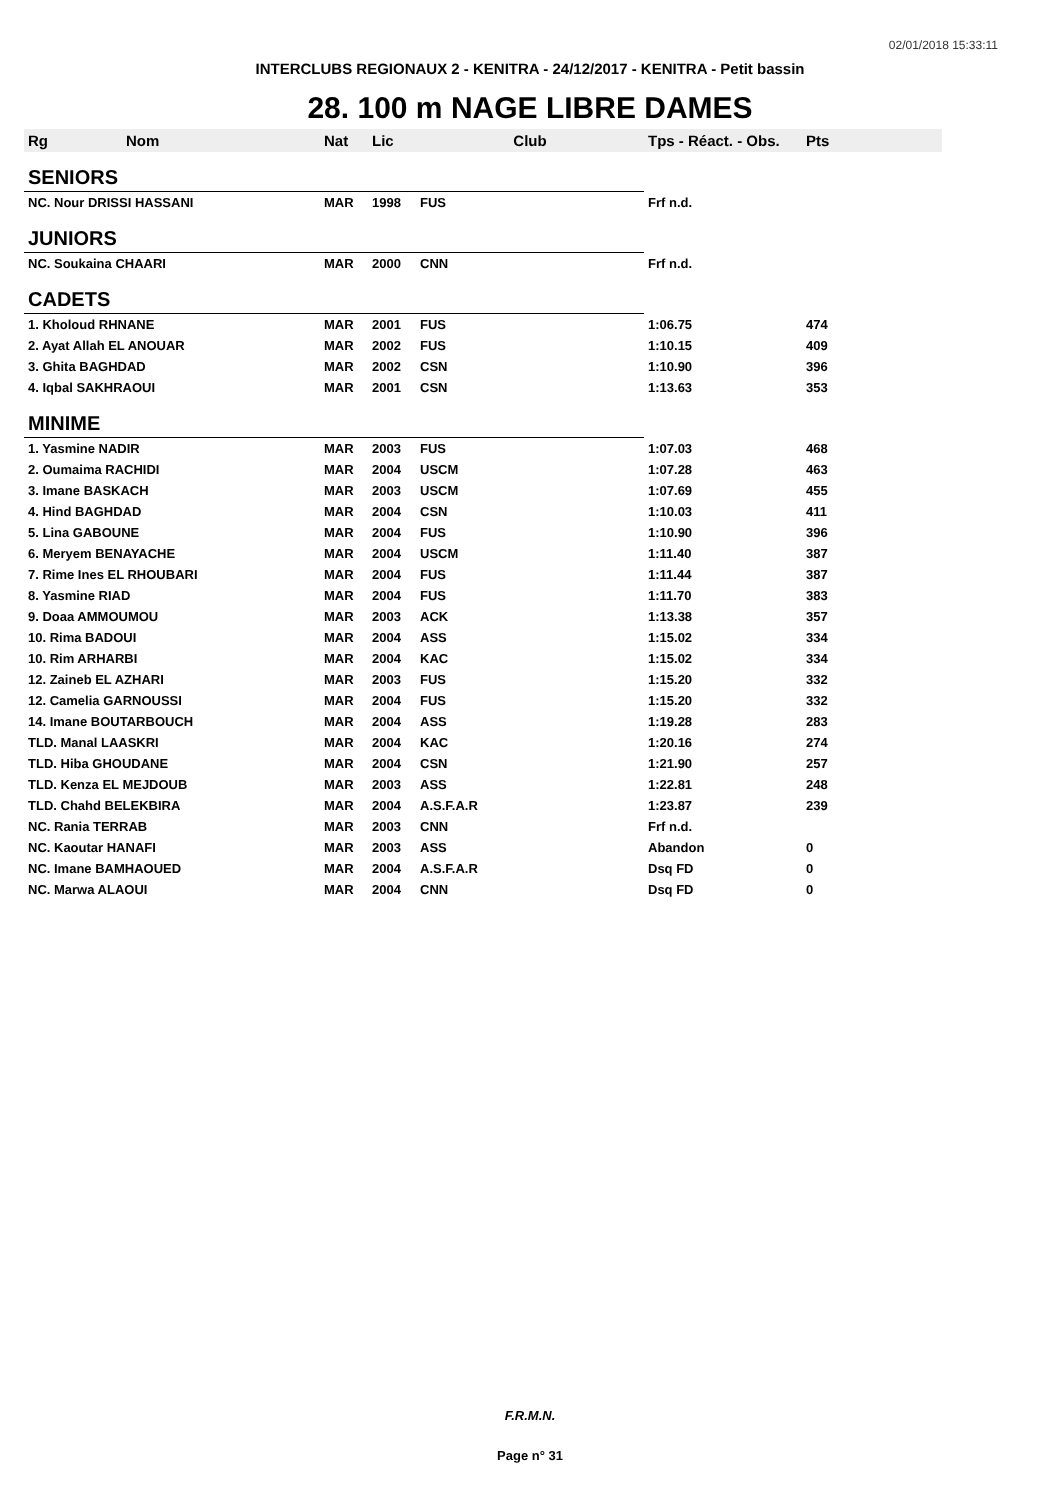02/01/2018 15:33:11
INTERCLUBS REGIONAUX 2 - KENITRA - 24/12/2017 - KENITRA - Petit bassin
28. 100 m NAGE LIBRE DAMES
| Rg | Nom | Nat | Lic | Club | Tps - Réact. - Obs. | Pts |
| --- | --- | --- | --- | --- | --- | --- |
| SENIORS | | | | | | |
| NC. Nour DRISSI HASSANI | | MAR | 1998 | FUS | Frf n.d. | |
| JUNIORS | | | | | | |
| NC. Soukaina CHAARI | | MAR | 2000 | CNN | Frf n.d. | |
| CADETS | | | | | | |
| 1. Kholoud RHNANE | | MAR | 2001 | FUS | 1:06.75 | 474 |
| 2. Ayat Allah EL ANOUAR | | MAR | 2002 | FUS | 1:10.15 | 409 |
| 3. Ghita BAGHDAD | | MAR | 2002 | CSN | 1:10.90 | 396 |
| 4. Iqbal SAKHRAOUI | | MAR | 2001 | CSN | 1:13.63 | 353 |
| MINIME | | | | | | |
| 1. Yasmine NADIR | | MAR | 2003 | FUS | 1:07.03 | 468 |
| 2. Oumaima RACHIDI | | MAR | 2004 | USCM | 1:07.28 | 463 |
| 3. Imane BASKACH | | MAR | 2003 | USCM | 1:07.69 | 455 |
| 4. Hind BAGHDAD | | MAR | 2004 | CSN | 1:10.03 | 411 |
| 5. Lina GABOUNE | | MAR | 2004 | FUS | 1:10.90 | 396 |
| 6. Meryem BENAYACHE | | MAR | 2004 | USCM | 1:11.40 | 387 |
| 7. Rime Ines EL RHOUBARI | | MAR | 2004 | FUS | 1:11.44 | 387 |
| 8. Yasmine RIAD | | MAR | 2004 | FUS | 1:11.70 | 383 |
| 9. Doaa AMMOUMOU | | MAR | 2003 | ACK | 1:13.38 | 357 |
| 10. Rima BADOUI | | MAR | 2004 | ASS | 1:15.02 | 334 |
| 10. Rim ARHARBI | | MAR | 2004 | KAC | 1:15.02 | 334 |
| 12. Zaineb EL AZHARI | | MAR | 2003 | FUS | 1:15.20 | 332 |
| 12. Camelia GARNOUSSI | | MAR | 2004 | FUS | 1:15.20 | 332 |
| 14. Imane BOUTARBOUCH | | MAR | 2004 | ASS | 1:19.28 | 283 |
| TLD. Manal LAASKRI | | MAR | 2004 | KAC | 1:20.16 | 274 |
| TLD. Hiba GHOUDANE | | MAR | 2004 | CSN | 1:21.90 | 257 |
| TLD. Kenza EL MEJDOUB | | MAR | 2003 | ASS | 1:22.81 | 248 |
| TLD. Chahd BELEKBIRA | | MAR | 2004 | A.S.F.A.R | 1:23.87 | 239 |
| NC. Rania TERRAB | | MAR | 2003 | CNN | Frf n.d. | |
| NC. Kaoutar HANAFI | | MAR | 2003 | ASS | Abandon | 0 |
| NC. Imane BAMHAOUED | | MAR | 2004 | A.S.F.A.R | Dsq FD | 0 |
| NC. Marwa ALAOUI | | MAR | 2004 | CNN | Dsq FD | 0 |
F.R.M.N.
Page n° 31